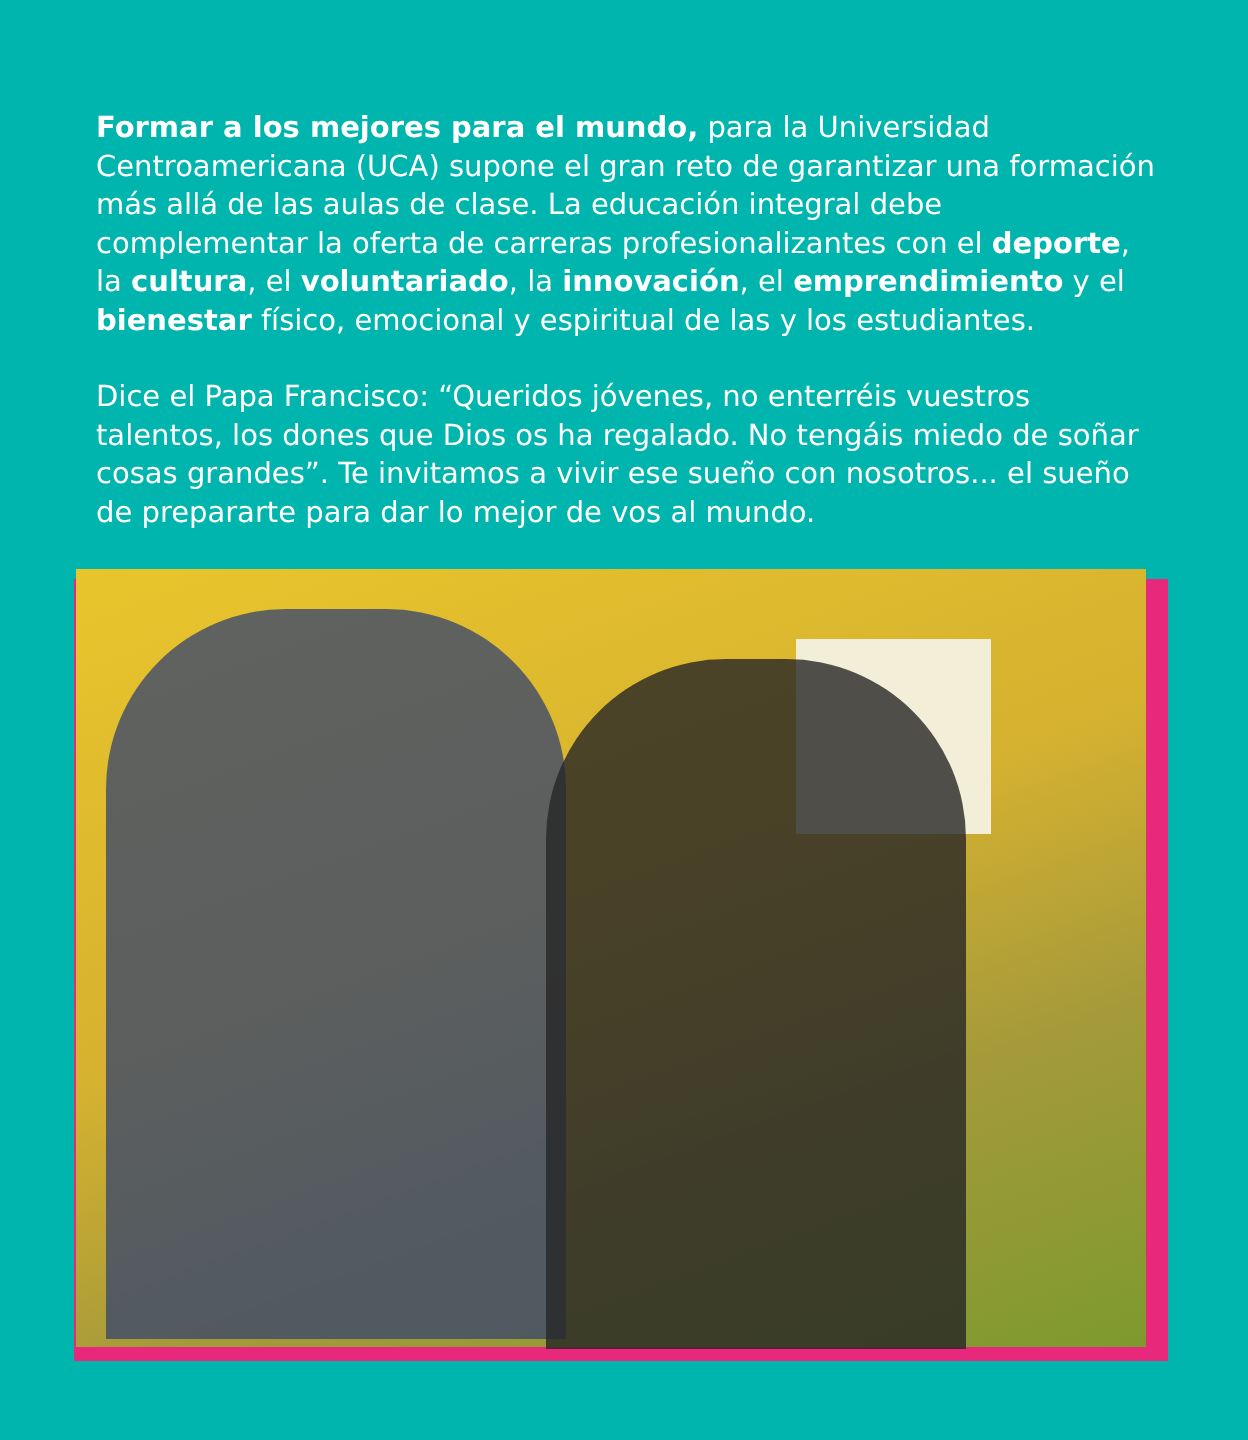Formar a los mejores para el mundo, para la Universidad Centroamericana (UCA) supone el gran reto de garantizar una formación más allá de las aulas de clase. La educación integral debe complementar la oferta de carreras profesionalizantes con el deporte, la cultura, el voluntariado, la innovación, el emprendimiento y el bienestar físico, emocional y espiritual de las y los estudiantes.
Dice el Papa Francisco: “Queridos jóvenes, no enterréis vuestros talentos, los dones que Dios os ha regalado. No tengáis miedo de soñar cosas grandes”. Te invitamos a vivir ese sueño con nosotros... el sueño de prepararte para dar lo mejor de vos al mundo.